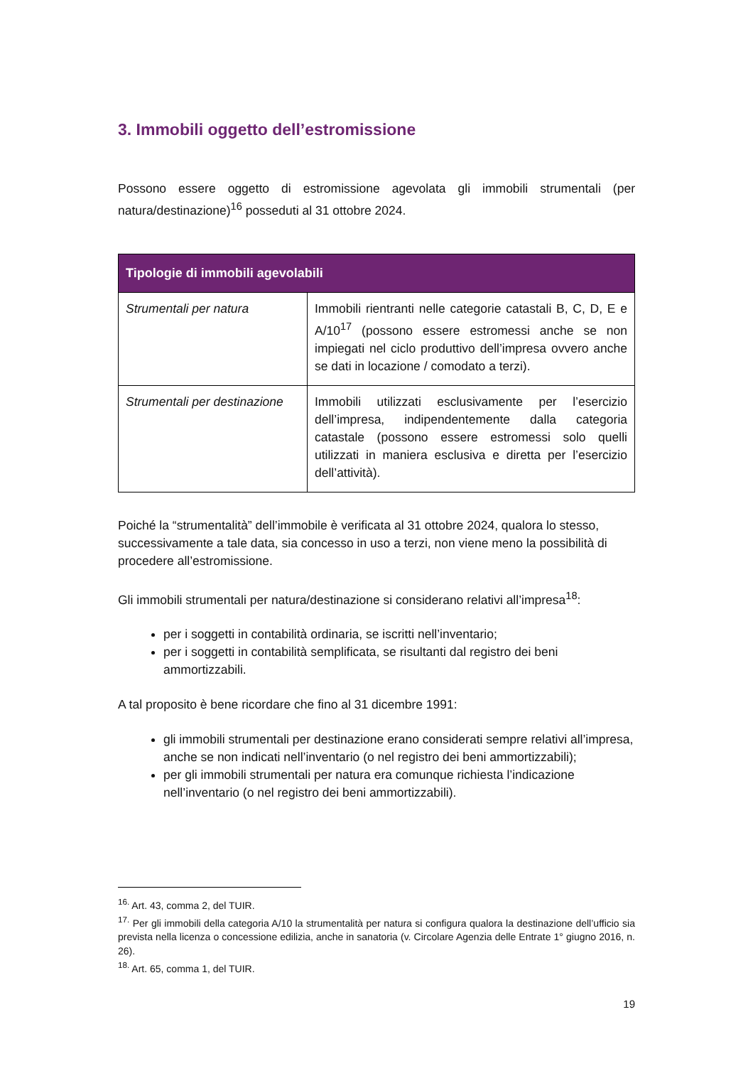3. Immobili oggetto dell’estromissione
Possono essere oggetto di estromissione agevolata gli immobili strumentali (per natura/destinazione)<sup>16</sup> posseduti al 31 ottobre 2024.
| Tipologie di immobili agevolabili | |
| --- | --- |
| Strumentali per natura | Immobili rientranti nelle categorie catastali B, C, D, E e A/10<sup>17</sup> (possono essere estromessi anche se non impiegati nel ciclo produttivo dell’impresa ovvero anche se dati in locazione / comodato a terzi). |
| Strumentali per destinazione | Immobili utilizzati esclusivamente per l’esercizio dell’impresa, indipendentemente dalla categoria catastale (possono essere estromessi solo quelli utilizzati in maniera esclusiva e diretta per l’esercizio dell’attività). |
Poiché la “strumentalità” dell’immobile è verificata al 31 ottobre 2024, qualora lo stesso, successivamente a tale data, sia concesso in uso a terzi, non viene meno la possibilità di procedere all’estromissione.
Gli immobili strumentali per natura/destinazione si considerano relativi all’impresa<sup>18</sup>:
per i soggetti in contabilità ordinaria, se iscritti nell’inventario;
per i soggetti in contabilità semplificata, se risultanti dal registro dei beni ammortizzabili.
A tal proposito è bene ricordare che fino al 31 dicembre 1991:
gli immobili strumentali per destinazione erano considerati sempre relativi all’impresa, anche se non indicati nell’inventario (o nel registro dei beni ammortizzabili);
per gli immobili strumentali per natura era comunque richiesta l’indicazione nell’inventario (o nel registro dei beni ammortizzabili).
<sup>16.</sup> Art. 43, comma 2, del TUIR.
<sup>17.</sup> Per gli immobili della categoria A/10 la strumentalità per natura si configura qualora la destinazione dell’ufficio sia prevista nella licenza o concessione edilizia, anche in sanatoria (v. Circolare Agenzia delle Entrate 1° giugno 2016, n. 26).
<sup>18.</sup> Art. 65, comma 1, del TUIR.
19